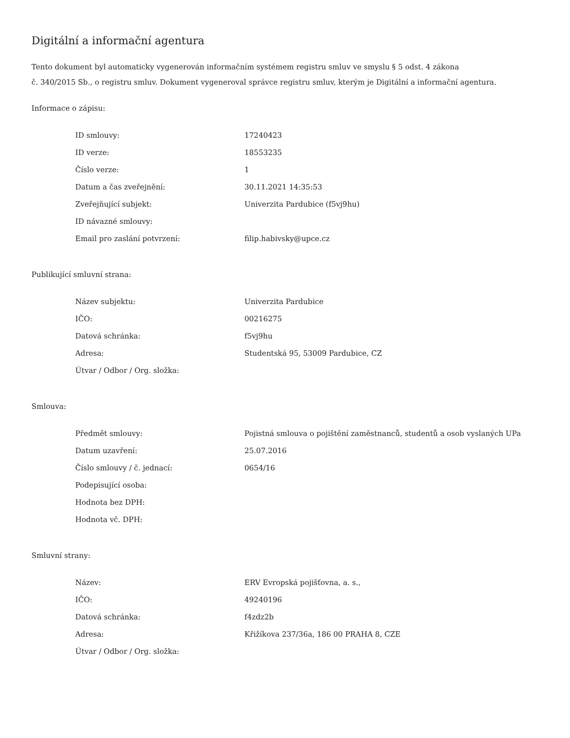Digitální a informační agentura
Tento dokument byl automaticky vygenerován informačním systémem registru smluv ve smyslu § 5 odst. 4 zákona
č. 340/2015 Sb., o registru smluv. Dokument vygeneroval správce registru smluv, kterým je Digitální a informační agentura.
Informace o zápisu:
| ID smlouvy: | 17240423 |
| ID verze: | 18553235 |
| Číslo verze: | 1 |
| Datum a čas zveřejnění: | 30.11.2021 14:35:53 |
| Zveřejňující subjekt: | Univerzita Pardubice (f5vj9hu) |
| ID návazné smlouvy: | |
| Email pro zaslání potvrzení: | filip.habivsky@upce.cz |
Publikující smluvní strana:
| Název subjektu: | Univerzita Pardubice |
| IČO: | 00216275 |
| Datová schránka: | f5vj9hu |
| Adresa: | Studentská 95, 53009 Pardubice, CZ |
| Útvar / Odbor / Org. složka: | |
Smlouva:
| Předmět smlouvy: | Pojistná smlouva o pojištění zaměstnanců, studentů a osob vyslaných UPa |
| Datum uzavření: | 25.07.2016 |
| Číslo smlouvy / č. jednací: | 0654/16 |
| Podepisující osoba: | |
| Hodnota bez DPH: | |
| Hodnota vč. DPH: | |
Smluvní strany:
| Název: | ERV Evropská pojišťovna, a. s., |
| IČO: | 49240196 |
| Datová schránka: | f4zdz2b |
| Adresa: | Křižíkova 237/36a, 186 00 PRAHA 8, CZE |
| Útvar / Odbor / Org. složka: | |